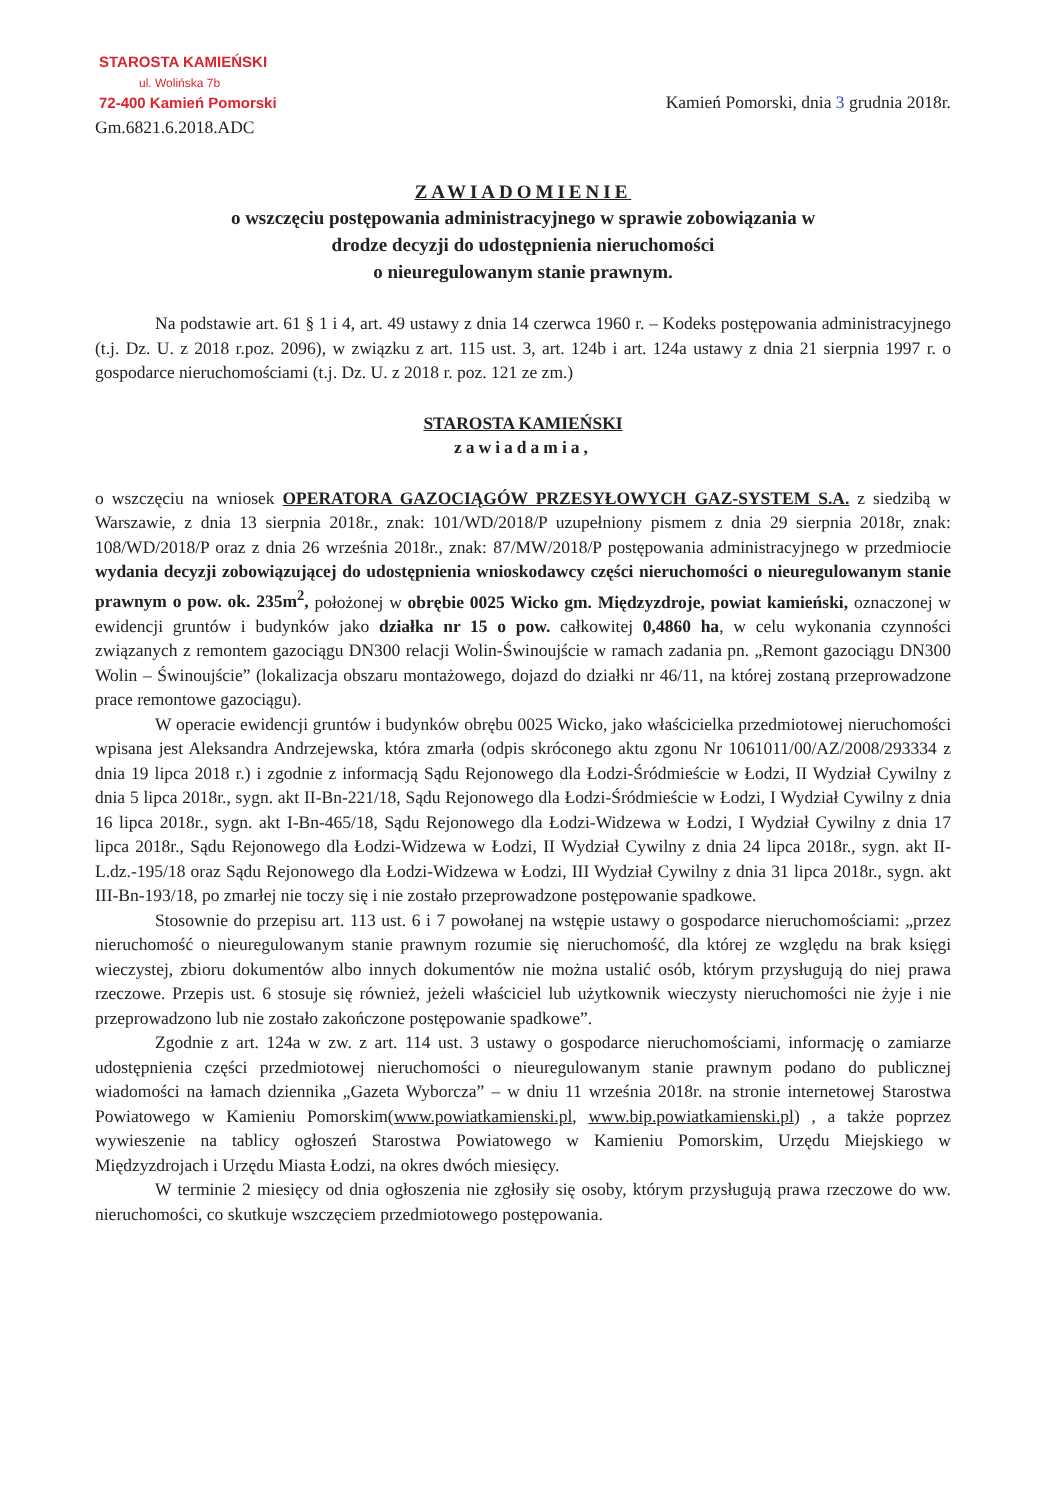STAROSTA KAMIEŃSKI
ul. Wolińska 7b
72-400 Kamień Pomorski
Gm.6821.6.2018.ADC
Kamień Pomorski, dnia 3 grudnia 2018r.
ZAWIADOMIENIE
o wszczęciu postępowania administracyjnego w sprawie zobowiązania w
drodze decyzji do udostępnienia nieruchomości
o nieuregulowanym stanie prawnym.
Na podstawie art. 61 § 1 i 4, art. 49 ustawy z dnia 14 czerwca 1960 r. – Kodeks postępowania administracyjnego (t.j. Dz. U. z 2018 r.poz. 2096), w związku z art. 115 ust. 3, art. 124b i art. 124a ustawy z dnia 21 sierpnia 1997 r. o gospodarce nieruchomościami (t.j. Dz. U. z 2018 r. poz. 121 ze zm.)
STAROSTA KAMIEŃSKI
zawiadamia,
o wszczęciu na wniosek OPERATORA GAZOCIĄGÓW PRZESYŁOWYCH GAZ-SYSTEM S.A. z siedzibą w Warszawie, z dnia 13 sierpnia 2018r., znak: 101/WD/2018/P uzupełniony pismem z dnia 29 sierpnia 2018r, znak: 108/WD/2018/P oraz z dnia 26 września 2018r., znak: 87/MW/2018/P postępowania administracyjnego w przedmiocie wydania decyzji zobowiązującej do udostępnienia wnioskodawcy części nieruchomości o nieuregulowanym stanie prawnym o pow. ok. 235m<sup>2</sup>, położonej w obrębie 0025 Wicko gm. Międzyzdroje, powiat kamieński, oznaczonej w ewidencji gruntów i budynków jako działka nr 15 o pow. całkowitej 0,4860 ha, w celu wykonania czynności związanych z remontem gazociągu DN300 relacji Wolin-Świnoujście w ramach zadania pn. „Remont gazociągu DN300 Wolin – Świnoujście” (lokalizacja obszaru montażowego, dojazd do działki nr 46/11, na której zostaną przeprowadzone prace remontowe gazociągu).
W operacie ewidencji gruntów i budynków obrębu 0025 Wicko, jako właścicielka przedmiotowej nieruchomości wpisana jest Aleksandra Andrzejewska, która zmarła (odpis skróconego aktu zgonu Nr 1061011/00/AZ/2008/293334 z dnia 19 lipca 2018 r.) i zgodnie z informacją Sądu Rejonowego dla Łodzi-Śródmieście w Łodzi, II Wydział Cywilny z dnia 5 lipca 2018r., sygn. akt II-Bn-221/18, Sądu Rejonowego dla Łodzi-Śródmieście w Łodzi, I Wydział Cywilny z dnia 16 lipca 2018r., sygn. akt I-Bn-465/18, Sądu Rejonowego dla Łodzi-Widzewa w Łodzi, I Wydział Cywilny z dnia 17 lipca 2018r., Sądu Rejonowego dla Łodzi-Widzewa w Łodzi, II Wydział Cywilny z dnia 24 lipca 2018r., sygn. akt II-L.dz.-195/18 oraz Sądu Rejonowego dla Łodzi-Widzewa w Łodzi, III Wydział Cywilny z dnia 31 lipca 2018r., sygn. akt III-Bn-193/18, po zmarłej nie toczy się i nie zostało przeprowadzone postępowanie spadkowe.
Stosownie do przepisu art. 113 ust. 6 i 7 powołanej na wstępie ustawy o gospodarce nieruchomościami: „przez nieruchomość o nieuregulowanym stanie prawnym rozumie się nieruchomość, dla której ze względu na brak księgi wieczystej, zbioru dokumentów albo innych dokumentów nie można ustalić osób, którym przysługują do niej prawa rzeczowe. Przepis ust. 6 stosuje się również, jeżeli właściciel lub użytkownik wieczysty nieruchomości nie żyje i nie przeprowadzono lub nie zostało zakończone postępowanie spadkowe”.
Zgodnie z art. 124a w zw. z art. 114 ust. 3 ustawy o gospodarce nieruchomościami, informację o zamiarze udostępnienia części przedmiotowej nieruchomości o nieuregulowanym stanie prawnym podano do publicznej wiadomości na łamach dziennika „Gazeta Wyborcza” – w dniu 11 września 2018r. na stronie internetowej Starostwa Powiatowego w Kamieniu Pomorskim(www.powiatkamienski.pl, www.bip.powiatkamienski.pl) , a także poprzez wywieszenie na tablicy ogłoszeń Starostwa Powiatowego w Kamieniu Pomorskim, Urzędu Miejskiego w Międzyzdrojach i Urzędu Miasta Łodzi, na okres dwóch miesięcy.
W terminie 2 miesięcy od dnia ogłoszenia nie zgłosiły się osoby, którym przysługują prawa rzeczowe do ww. nieruchomości, co skutkuje wszczęciem przedmiotowego postępowania.